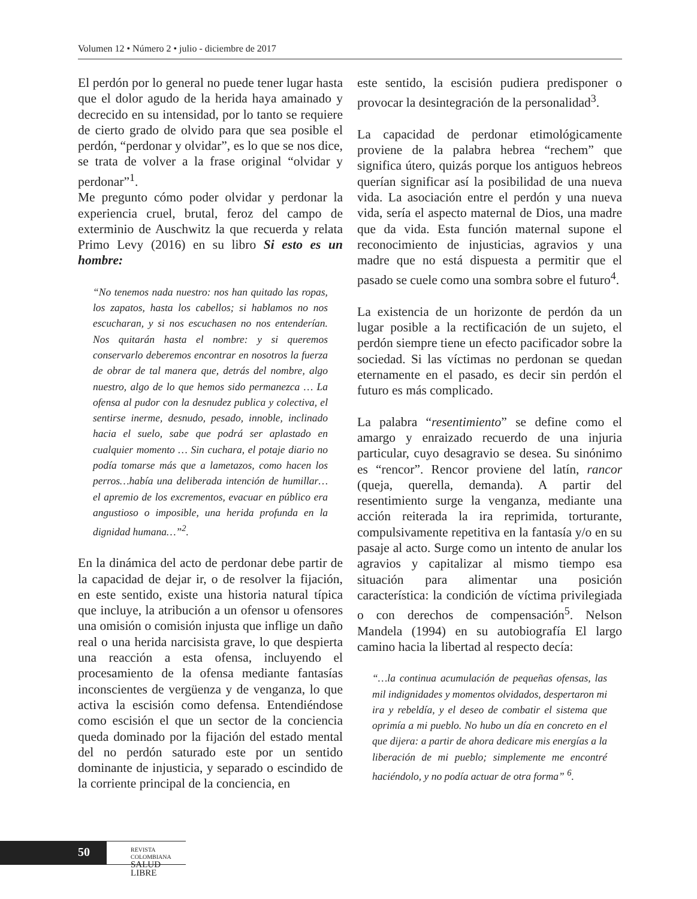Volumen 12 • Número 2 • julio - diciembre de 2017
El perdón por lo general no puede tener lugar hasta que el dolor agudo de la herida haya amainado y decrecido en su intensidad, por lo tanto se requiere de cierto grado de olvido para que sea posible el perdón, “perdonar y olvidar”, es lo que se nos dice, se trata de volver a la frase original “olvidar y perdonar”<sup>1</sup>.
Me pregunto cómo poder olvidar y perdonar la experiencia cruel, brutal, feroz del campo de exterminio de Auschwitz la que recuerda y relata Primo Levy (2016) en su libro Si esto es un hombre:
“No tenemos nada nuestro: nos han quitado las ropas, los zapatos, hasta los cabellos; si hablamos no nos escucharan, y si nos escuchasen no nos entenderían. Nos quitarán hasta el nombre: y si queremos conservarlo deberemos encontrar en nosotros la fuerza de obrar de tal manera que, detrás del nombre, algo nuestro, algo de lo que hemos sido permanezca … La ofensa al pudor con la desnudez publica y colectiva, el sentirse inerme, desnudo, pesado, innoble, inclinado hacia el suelo, sabe que podrá ser aplastado en cualquier momento … Sin cuchara, el potaje diario no podía tomarse más que a lametazos, como hacen los perros…había una deliberada intención de humillar… el apremio de los excrementos, evacuar en público era angustioso o imposible, una herida profunda en la dignidad humana…”<sup>2</sup>.
En la dinámica del acto de perdonar debe partir de la capacidad de dejar ir, o de resolver la fijación, en este sentido, existe una historia natural típica que incluye, la atribución a un ofensor u ofensores una omisión o comisión injusta que inflige un daño real o una herida narcisista grave, lo que despierta una reacción a esta ofensa, incluyendo el procesamiento de la ofensa mediante fantasías inconscientes de vergüenza y de venganza, lo que activa la escisión como defensa. Entendiéndose como escisión el que un sector de la conciencia queda dominado por la fijación del estado mental del no perdón saturado este por un sentido dominante de injusticia, y separado o escindido de la corriente principal de la conciencia, en
este sentido, la escisión pudiera predisponer o provocar la desintegración de la personalidad<sup>3</sup>.
La capacidad de perdonar etimológicamente proviene de la palabra hebrea “rechem” que significa útero, quizás porque los antiguos hebreos querían significar así la posibilidad de una nueva vida. La asociación entre el perdón y una nueva vida, sería el aspecto maternal de Dios, una madre que da vida. Esta función maternal supone el reconocimiento de injusticias, agravios y una madre que no está dispuesta a permitir que el pasado se cuele como una sombra sobre el futuro<sup>4</sup>.
La existencia de un horizonte de perdón da un lugar posible a la rectificación de un sujeto, el perdón siempre tiene un efecto pacificador sobre la sociedad. Si las víctimas no perdonan se quedan eternamente en el pasado, es decir sin perdón el futuro es más complicado.
La palabra “resentimiento” se define como el amargo y enraizado recuerdo de una injuria particular, cuyo desagravio se desea. Su sinónimo es “rencor”. Rencor proviene del latín, rancor (queja, querella, demanda). A partir del resentimiento surge la venganza, mediante una acción reiterada la ira reprimida, torturante, compulsivamente repetitiva en la fantasía y/o en su pasaje al acto. Surge como un intento de anular los agravios y capitalizar al mismo tiempo esa situación para alimentar una posición característica: la condición de víctima privilegiada o con derechos de compensación<sup>5</sup>. Nelson Mandela (1994) en su autobiografía El largo camino hacia la libertad al respecto decía:
“…la continua acumulación de pequeñas ofensas, las mil indignidades y momentos olvidados, despertaron mi ira y rebeldía, y el deseo de combatir el sistema que oprimía a mi pueblo. No hubo un día en concreto en el que dijera: a partir de ahora dedicare mis energías a la liberación de mi pueblo; simplemente me encontré haciéndolo, y no podía actuar de otra forma” <sup>6</sup>.
50
REVISTA COLOMBIANA
SALUD LIBRE